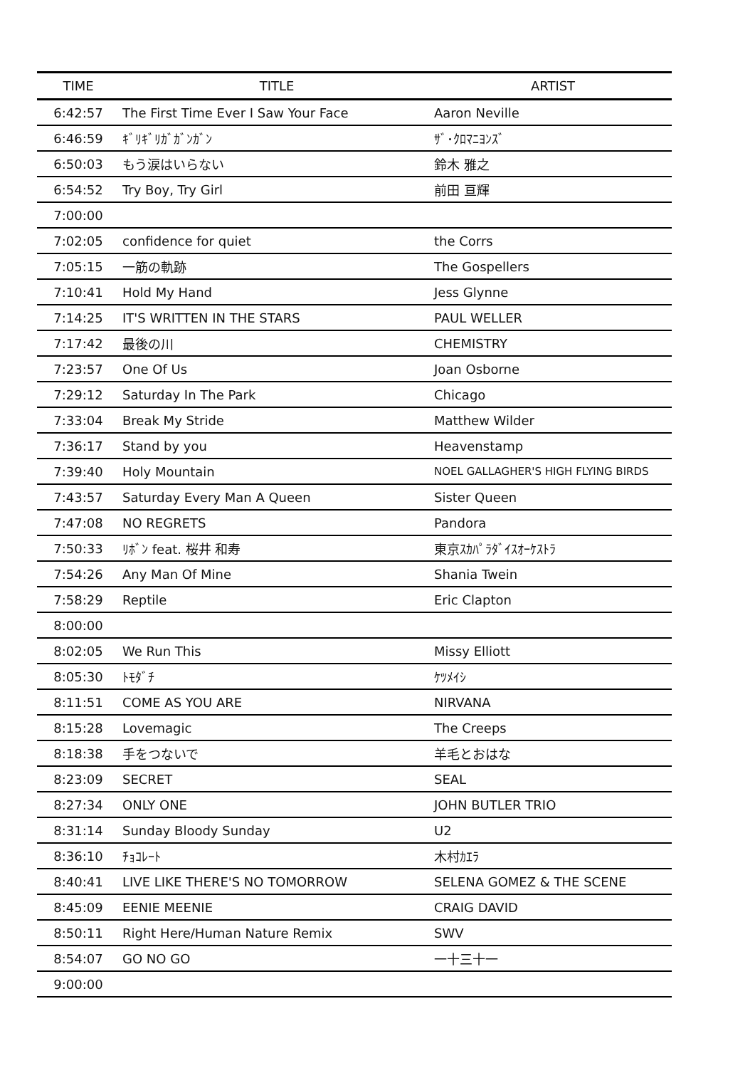| TIME | TITLE | ARTIST |
| --- | --- | --- |
| 6:42:57 | The First Time Ever I Saw Your Face | Aaron Neville |
| 6:46:59 | ｷﾞﾘｷﾞﾘｶﾞｶﾞﾝｶﾞﾝ | ｻﾞ･ｸﾛﾏﾆﾖﾝｽﾞ |
| 6:50:03 | もう涙はいらない | 鈴木 雅之 |
| 6:54:52 | Try Boy, Try Girl | 前田 亘輝 |
| 7:00:00 | | |
| 7:02:05 | confidence for quiet | the Corrs |
| 7:05:15 | 一筋の軌跡 | The Gospellers |
| 7:10:41 | Hold My Hand | Jess Glynne |
| 7:14:25 | IT'S WRITTEN IN THE STARS | PAUL WELLER |
| 7:17:42 | 最後の川 | CHEMISTRY |
| 7:23:57 | One Of Us | Joan Osborne |
| 7:29:12 | Saturday In The Park | Chicago |
| 7:33:04 | Break My Stride | Matthew Wilder |
| 7:36:17 | Stand by you | Heavenstamp |
| 7:39:40 | Holy Mountain | NOEL GALLAGHER'S HIGH FLYING BIRDS |
| 7:43:57 | Saturday Every Man A Queen | Sister Queen |
| 7:47:08 | NO REGRETS | Pandora |
| 7:50:33 | ﾘﾎﾞﾝ feat. 桜井 和寿 | 東京ｽｶﾊﾟﾗﾀﾞｲｽｵｰｹｽﾄﾗ |
| 7:54:26 | Any Man Of Mine | Shania Twein |
| 7:58:29 | Reptile | Eric Clapton |
| 8:00:00 | | |
| 8:02:05 | We Run This | Missy Elliott |
| 8:05:30 | ﾄﾓﾀﾞﾁ | ｹﾂﾒｲｼ |
| 8:11:51 | COME AS YOU ARE | NIRVANA |
| 8:15:28 | Lovemagic | The Creeps |
| 8:18:38 | 手をつないで | 羊毛とおはな |
| 8:23:09 | SECRET | SEAL |
| 8:27:34 | ONLY ONE | JOHN BUTLER TRIO |
| 8:31:14 | Sunday Bloody Sunday | U2 |
| 8:36:10 | ﾁｮｺﾚｰﾄ | 木村ｶｴﾗ |
| 8:40:41 | LIVE LIKE THERE'S NO TOMORROW | SELENA GOMEZ & THE SCENE |
| 8:45:09 | EENIE MEENIE | CRAIG DAVID |
| 8:50:11 | Right Here/Human Nature Remix | SWV |
| 8:54:07 | GO NO GO | 一十三十一 |
| 9:00:00 | | |